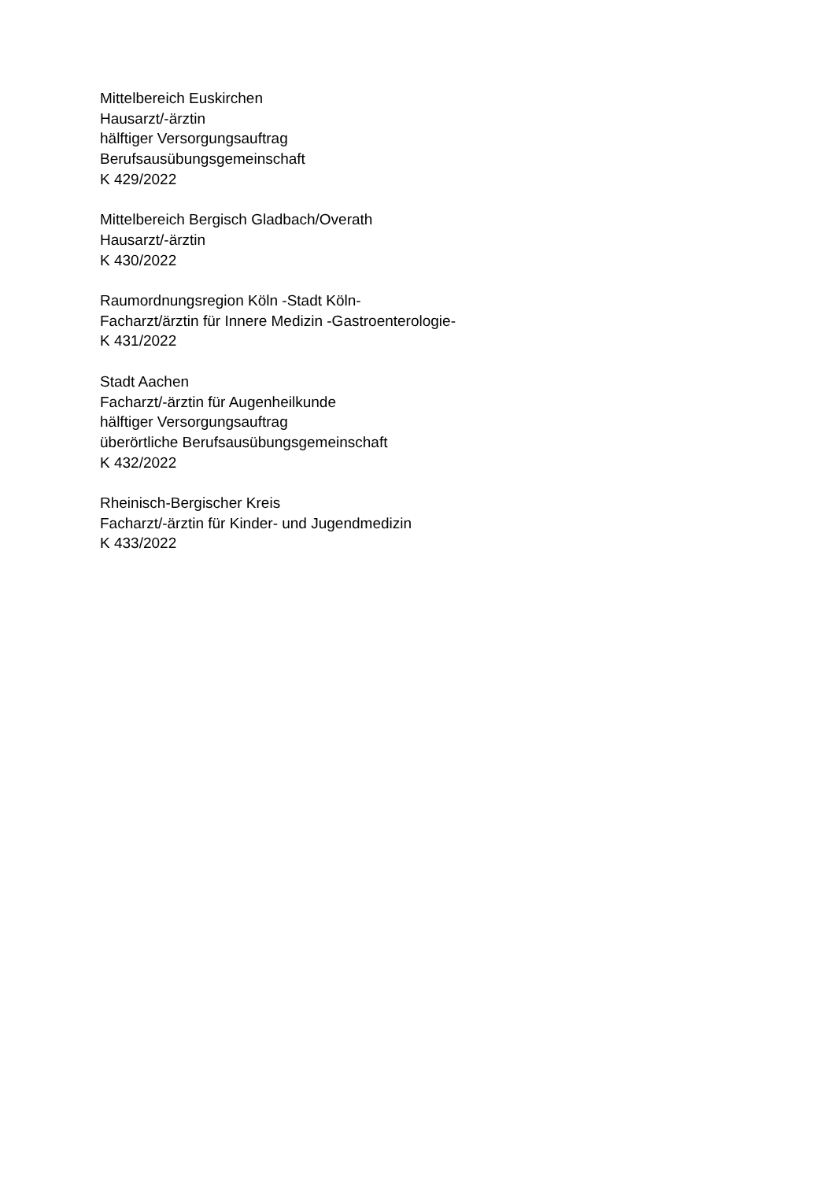Mittelbereich Euskirchen
Hausarzt/-ärztin
hälftiger Versorgungsauftrag
Berufsausübungsgemeinschaft
K 429/2022
Mittelbereich Bergisch Gladbach/Overath
Hausarzt/-ärztin
K 430/2022
Raumordnungsregion Köln -Stadt Köln-
Facharzt/ärztin für Innere Medizin -Gastroenterologie-
K 431/2022
Stadt Aachen
Facharzt/-ärztin für Augenheilkunde
hälftiger Versorgungsauftrag
überörtliche Berufsausübungsgemeinschaft
K 432/2022
Rheinisch-Bergischer Kreis
Facharzt/-ärztin für Kinder- und Jugendmedizin
K 433/2022